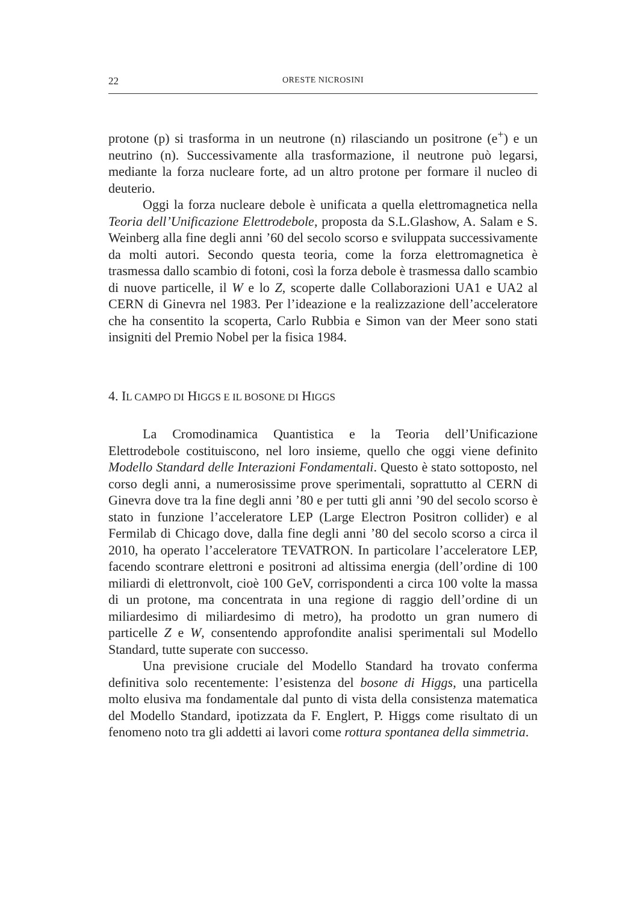22 ORESTE NICROSINI
protone (p) si trasforma in un neutrone (n) rilasciando un positrone (e<sup>+</sup>) e un neutrino (n). Successivamente alla trasformazione, il neutrone può legarsi, mediante la forza nucleare forte, ad un altro protone per formare il nucleo di deuterio.
Oggi la forza nucleare debole è unificata a quella elettromagnetica nella Teoria dell’Unificazione Elettrodebole, proposta da S.L.Glashow, A. Salam e S. Weinberg alla fine degli anni ’60 del secolo scorso e sviluppata successivamente da molti autori. Secondo questa teoria, come la forza elettromagnetica è trasmessa dallo scambio di fotoni, così la forza debole è trasmessa dallo scambio di nuove particelle, il W e lo Z, scoperte dalle Collaborazioni UA1 e UA2 al CERN di Ginevra nel 1983. Per l’ideazione e la realizzazione dell’acceleratore che ha consentito la scoperta, Carlo Rubbia e Simon van der Meer sono stati insigniti del Premio Nobel per la fisica 1984.
4. IL CAMPO DI HIGGS E IL BOSONE DI HIGGS
La Cromodinamica Quantistica e la Teoria dell’Unificazione Elettrodebole costituiscono, nel loro insieme, quello che oggi viene definito Modello Standard delle Interazioni Fondamentali. Questo è stato sottoposto, nel corso degli anni, a numerosissime prove sperimentali, soprattutto al CERN di Ginevra dove tra la fine degli anni ’80 e per tutti gli anni ’90 del secolo scorso è stato in funzione l’acceleratore LEP (Large Electron Positron collider) e al Fermilab di Chicago dove, dalla fine degli anni ’80 del secolo scorso a circa il 2010, ha operato l’acceleratore TEVATRON. In particolare l’acceleratore LEP, facendo scontrare elettroni e positroni ad altissima energia (dell’ordine di 100 miliardi di elettronvolt, cioè 100 GeV, corrispondenti a circa 100 volte la massa di un protone, ma concentrata in una regione di raggio dell’ordine di un miliardesimo di miliardesimo di metro), ha prodotto un gran numero di particelle Z e W, consentendo approfondite analisi sperimentali sul Modello Standard, tutte superate con successo.
Una previsione cruciale del Modello Standard ha trovato conferma definitiva solo recentemente: l’esistenza del bosone di Higgs, una particella molto elusiva ma fondamentale dal punto di vista della consistenza matematica del Modello Standard, ipotizzata da F. Englert, P. Higgs come risultato di un fenomeno noto tra gli addetti ai lavori come rottura spontanea della simmetria.